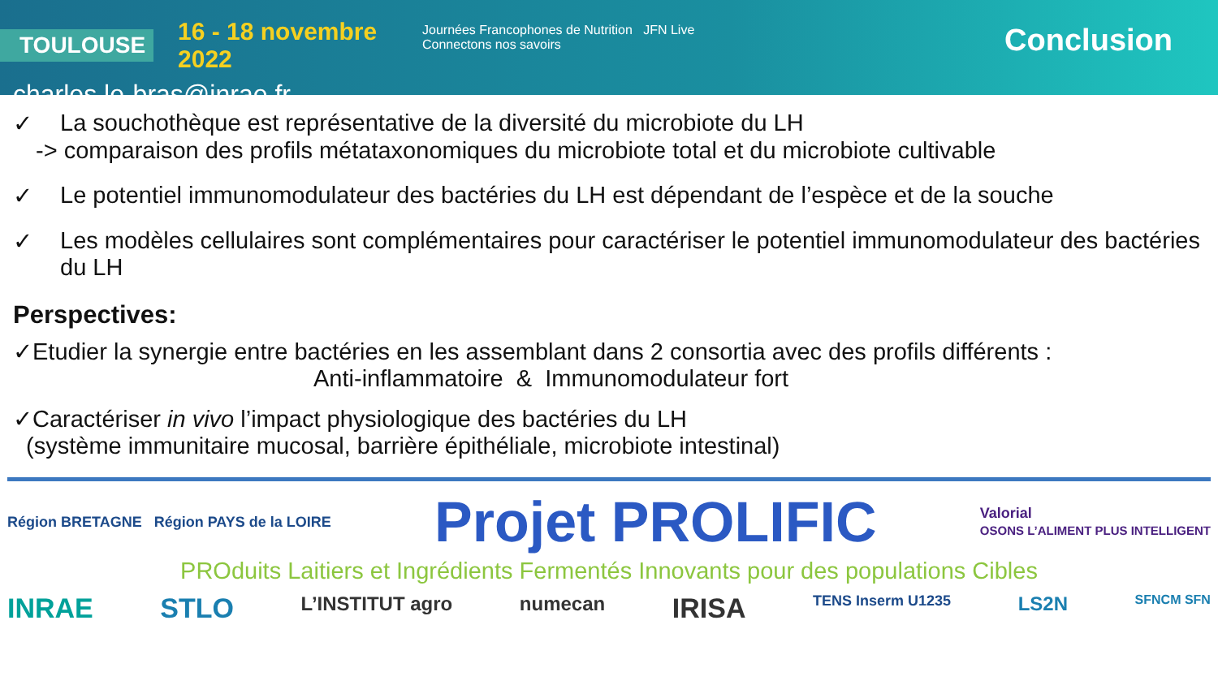TOULOUSE 16 - 18 novembre 2022
charles.le-bras@inrae.fr
Journées Francophones de Nutrition JFN Live Connectons nos savoirs
Conclusion
✓ La souchothèque est représentative de la diversité du microbiote du LH
-> comparaison des profils métataxonomiques du microbiote total et du microbiote cultivable
✓ Le potentiel immunomodulateur des bactéries du LH est dépendant de l’espèce et de la souche
✓ Les modèles cellulaires sont complémentaires pour caractériser le potentiel immunomodulateur des bactéries du LH
Perspectives:
✓Etudier la synergie entre bactéries en les assemblant dans 2 consortia avec des profils différents :
Anti-inflammatoire & Immunomodulateur fort
✓Caractériser in vivo l’impact physiologique des bactéries du LH
(système immunitaire mucosal, barrière épithéliale, microbiote intestinal)
Région BRETAGNE Région PAYS de la LOIRE Projet PROLIFIC Valorial
OSONS L’ALIMENT PLUS INTELLIGENT
PROduits Laitiers et Ingrédients Fermentés Innovants pour des populations Cibles
INRAE STLO L’INSTITUT agro numecan IRISA TENS Inserm U1235 LS2N SFNCM SFN